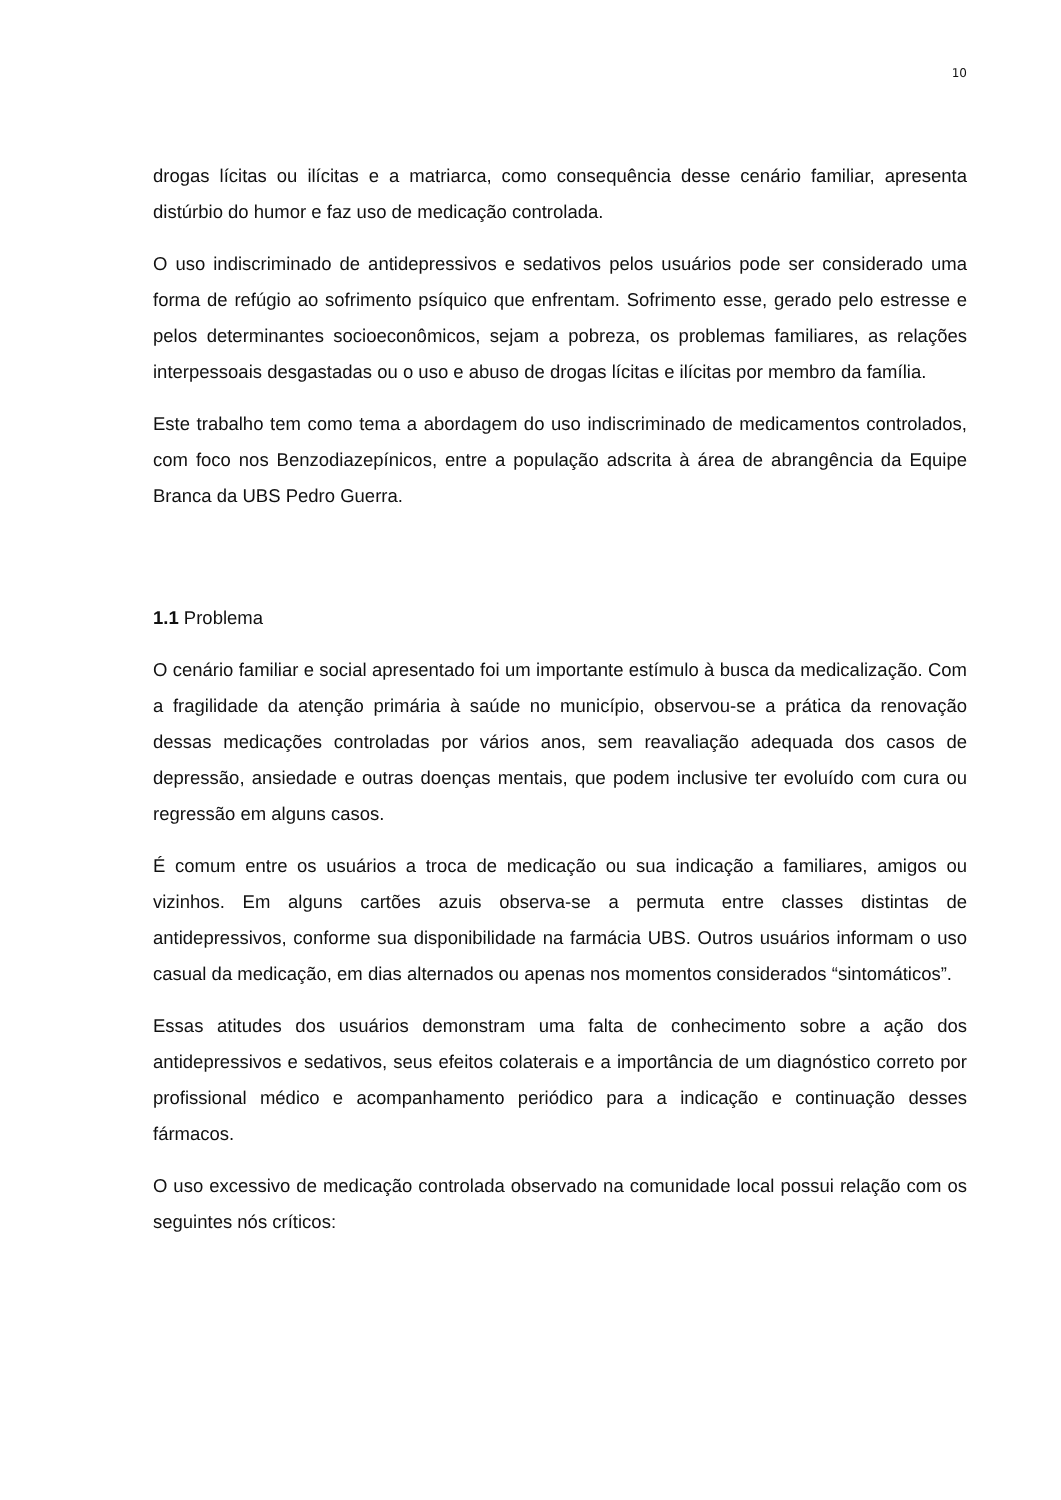10
drogas lícitas ou ilícitas e a matriarca, como consequência desse cenário familiar, apresenta distúrbio do humor e faz uso de medicação controlada.
O uso indiscriminado de antidepressivos e sedativos pelos usuários pode ser considerado uma forma de refúgio ao sofrimento psíquico que enfrentam. Sofrimento esse, gerado pelo estresse e pelos determinantes socioeconômicos, sejam a pobreza, os problemas familiares, as relações interpessoais desgastadas ou o uso e abuso de drogas lícitas e ilícitas por membro da família.
Este trabalho tem como tema a abordagem do uso indiscriminado de medicamentos controlados, com foco nos Benzodiazepínicos, entre a população adscrita à área de abrangência da Equipe Branca da UBS Pedro Guerra.
1.1 Problema
O cenário familiar e social apresentado foi um importante estímulo à busca da medicalização. Com a fragilidade da atenção primária à saúde no município, observou-se a prática da renovação dessas medicações controladas por vários anos, sem reavaliação adequada dos casos de depressão, ansiedade e outras doenças mentais, que podem inclusive ter evoluído com cura ou regressão em alguns casos.
É comum entre os usuários a troca de medicação ou sua indicação a familiares, amigos ou vizinhos. Em alguns cartões azuis observa-se a permuta entre classes distintas de antidepressivos, conforme sua disponibilidade na farmácia UBS. Outros usuários informam o uso casual da medicação, em dias alternados ou apenas nos momentos considerados “sintomáticos”.
Essas atitudes dos usuários demonstram uma falta de conhecimento sobre a ação dos antidepressivos e sedativos, seus efeitos colaterais e a importância de um diagnóstico correto por profissional médico e acompanhamento periódico para a indicação e continuação desses fármacos.
O uso excessivo de medicação controlada observado na comunidade local possui relação com os seguintes nós críticos: